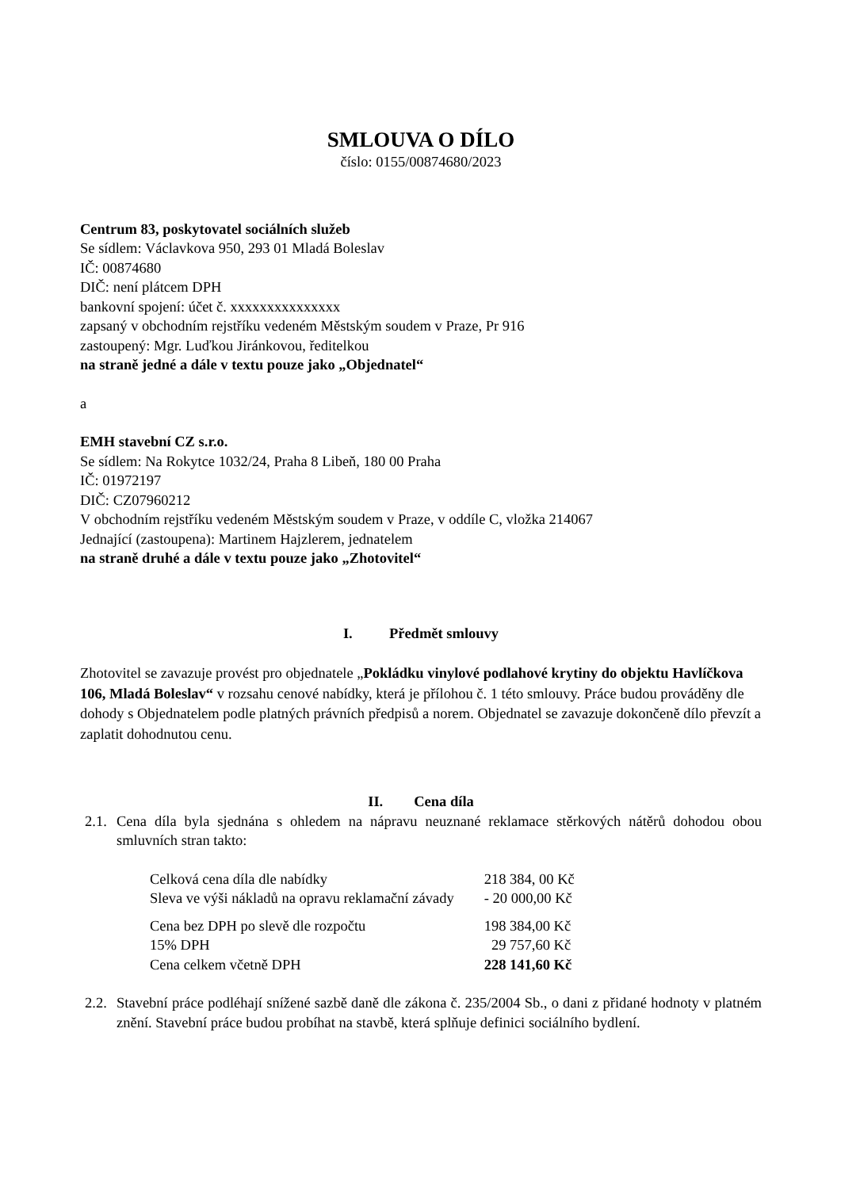SMLOUVA O DÍLO
číslo: 0155/00874680/2023
Centrum 83, poskytovatel sociálních služeb
Se sídlem: Václavkova 950, 293 01 Mladá Boleslav
IČ: 00874680
DIČ: není plátcem DPH
bankovní spojení: účet č. xxxxxxxxxxxxxxx
zapsaný v obchodním rejstříku vedeném Městským soudem v Praze, Pr 916
zastoupený: Mgr. Luďkou Jiránkovou, ředitelkou
na straně jedné a dále v textu pouze jako „Objednatel“
a
EMH stavební CZ s.r.o.
Se sídlem: Na Rokytce 1032/24, Praha 8 Libeň, 180 00 Praha
IČ: 01972197
DIČ: CZ07960212
V obchodním rejstříku vedeném Městským soudem v Praze, v oddíle C, vložka 214067
Jednající (zastoupena): Martinem Hajzlerem, jednatelem
na straně druhé a dále v textu pouze jako „Zhotovitel“
I. Předmět smlouvy
Zhotovitel se zavazuje provést pro objednatele „Pokládku vinylové podlahové krytiny do objektu Havlíčkova 106, Mladá Boleslav“ v rozsahu cenové nabídky, která je přílohou č. 1 této smlouvy. Práce budou prováděny dle dohody s Objednatelem podle platných právních předpisů a norem. Objednatel se zavazuje dokončeně dílo převzít a zaplatit dohodnutou cenu.
II. Cena díla
2.1. Cena díla byla sjednána s ohledem na nápravu neuznané reklamace stěrkových nátěrů dohodou obou smluvních stran takto:
| Celková cena díla dle nabídky | 218 384, 00 Kč |
| Sleva ve výši nákladů na opravu reklamační závady | - 20 000,00 Kč |
| Cena bez DPH po slevě dle rozpočtu | 198 384,00 Kč |
| 15% DPH | 29 757,60 Kč |
| Cena celkem včetně DPH | 228 141,60 Kč |
2.2. Stavební práce podléhají snížené sazbě daně dle zákona č. 235/2004 Sb., o dani z přidané hodnoty v platném znění. Stavební práce budou probíhat na stavbě, která splňuje definici sociálního bydlení.